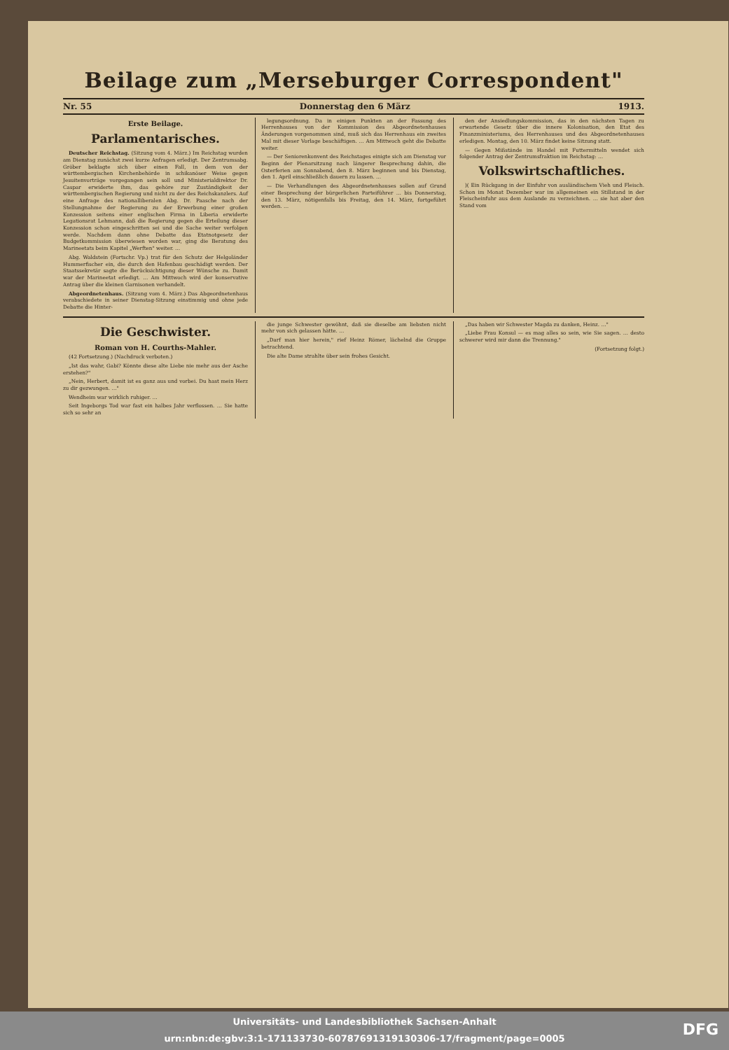Beilage zum „Merseburger Correspondent"
Nr. 55 Donnerstag den 6 März 1913.
Erste Beilage.
Parlamentarisches.
Deutscher Reichstag. (Sitzung vom 4. März.) Im Reichstag wurden am Dienstag zunächst zwei kurze Anfragen erledigt. Der Zentrumsabg. Gröber beklagte sich über einen Fall, in dem von der württembergischen Kirchenbehörde in schikanöser Weise gegen Jesuitenvorträge vorgegangen sein soll und Ministerialdirektor Dr. Caspar erwiderte ihm, das gehöre zur Zuständigkeit der württembergischen Regierung und nicht zu der des Reichskanzlers. Auf eine Anfrage des nationalliberalen Abg. Dr. Paasche nach der Stellungnahme der Regierung zu der Erwerbung einer großen Konzession seitens einer englischen Firma in Liberia erwiderte Legationsrat Lehmann, daß die Regierung gegen die Erteilung dieser Konzession schon eingeschritten sei und die Sache weiter verfolgen werde. Nachdem dann ohne Debatte das Etatnotgesetz der Budgetkommission überwiesen worden war, ging die Beratung des Marineetats beim Kapitel „Werften" weiter. …
Abg. Waldstein (Fortschr. Vp.) trat für den Schutz der Helgoländer Hummerfischer ein, die durch den Hafenbau geschädigt werden. Der Staatssekretär sagte die Berücksichtigung dieser Wünsche zu. Damit war der Marineetat erledigt. … Am Mittwoch wird der konservative Antrag über die kleinen Garnisonen verhandelt.
Abgeordnetenhaus. (Sitzung vom 4. März.) Das Abgeordnetenhaus verabschiedete in seiner Dienstag-Sitzung einstimmig und ohne jede Debatte die Hinter-
legungsordnung. Da in einigen Punkten an der Fassung des Herrenhauses von der Kommission des Abgeordnetenhauses Änderungen vorgenommen sind, muß sich das Herrenhaus ein zweites Mal mit dieser Vorlage beschäftigen. … Am Mittwoch geht die Debatte weiter.
— Der Seniorenkonvent des Reichstages einigte sich am Dienstag vor Beginn der Plenarsitzung nach längerer Besprechung dahin, die Osterferien am Sonnabend, den 8. März beginnen und bis Dienstag, den 1. April einschließlich dauern zu lassen. …
— Die Verhandlungen des Abgeordnetenhauses sollen auf Grund einer Besprechung der bürgerlichen Parteiführer … bis Donnerstag, den 13. März, nötigenfalls bis Freitag, den 14. März, fortgeführt werden. …
den der Ansiedlungskommission, das in den nächsten Tagen zu erwartende Gesetz über die innere Kolonisation, den Etat des Finanzministeriums, des Herrenhauses und des Abgeordnetenhauses erledigen. Montag, den 10. März findet keine Sitzung statt.
— Gegen Mißstände im Handel mit Futtermitteln wendet sich folgender Antrag der Zentrumsfraktion im Reichstag: …
Volkswirtschaftliches.
)( Ein Rückgang in der Einfuhr von ausländischem Vieh und Fleisch. Schon im Monat Dezember war im allgemeinen ein Stillstand in der Fleischeinfuhr aus dem Auslande zu verzeichnen. … sie hat aber den Stand vom
Die Geschwister.
Roman von H. Courths-Mahler.
(42 Fortsetzung.) (Nachdruck verboten.)
„Ist das wahr, Gabi? Könnte diese alte Liebe nie mehr aus der Asche erstehen?"
„Nein, Herbert, damit ist es ganz aus und vorbei. Du hast mein Herz zu dir gezwungen. …"
Wendheim war wirklich ruhiger. …
Seit Ingeborgs Tod war fast ein halbes Jahr verflossen. … Sie hatte sich so sehr an
die junge Schwester gewöhnt, daß sie dieselbe am liebsten nicht mehr von sich gelassen hätte. …
„Darf man hier herein," rief Heinz Römer, lächelnd die Gruppe betrachtend.
Die alte Dame strahlte über sein frohes Gesicht.
„Das haben wir Schwester Magda zu danken, Heinz. …"
„Liebe Frau Konsul — es mag alles so sein, wie Sie sagen. … desto schwerer wird mir dann die Trennung."
(Fortsetzung folgt.)
Universitäts- und Landesbibliothek Sachsen-Anhalt
urn:nbn:de:gbv:3:1-171133730-607876913191303​06-17/fragment/page=0005
DFG